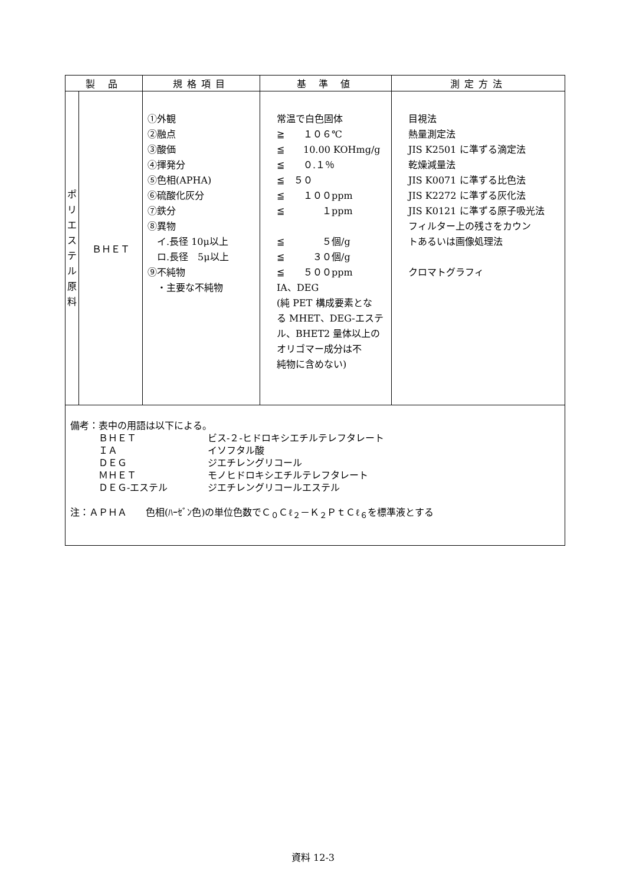| 製 品 | | 規格項目 | 基 準 値 | 測定方法 |
| --- | --- | --- | --- | --- |
| ポ リ エ ス テ ル 原 料 | ＢＨＥＴ | ①外観 ②融点 ③酸価 ④揮発分 ⑤色相(APHA) ⑥硫酸化灰分 ⑦鉄分 ⑧異物 イ.長径 10μ以上 ロ.長径 5μ以上 ⑨不純物 ・主要な不純物 | 常温で白色固体 ≧ １０６℃ ≦ 10.00 KOHmg/g ≦ ０.１％ ≦ ５０ ≦ １００ppm ≦ １ppm ≦ ５個/g ≦ ３０個/g ≦ ５００ppm IA、DEG (純 PET 構成要素とな る MHET、DEG-エステ ル、BHET2 量体以上の オリゴマー成分は不 純物に含めない) | 目視法 熱量測定法 JIS K2501 に準ずる滴定法 乾燥減量法 JIS K0071 に準ずる比色法 JIS K2272 に準ずる灰化法 JIS K0121 に準ずる原子吸光法 フィルター上の残さをカウン トあるいは画像処理法 クロマトグラフィ |
| 備考：表中の用語は以下による。 ＢＨＥＴ ビス-２-ヒドロキシエチルテレフタレート ＩＡ イソフタル酸 ＤＥＧ ジエチレングリコール ＭＨＥＴ モノヒドロキシエチルテレフタレート ＤＥＧ-エステル ジエチレングリコールエステル 注：ＡＰＨＡ 色相(ﾊｰｾﾞﾝ色)の単位色数でＣ<sub>０</sub>Ｃℓ<sub>２</sub>－Ｋ<sub>２</sub>ＰｔＣℓ<sub>６</sub>を標準液とする | | | | |
資料 12-3